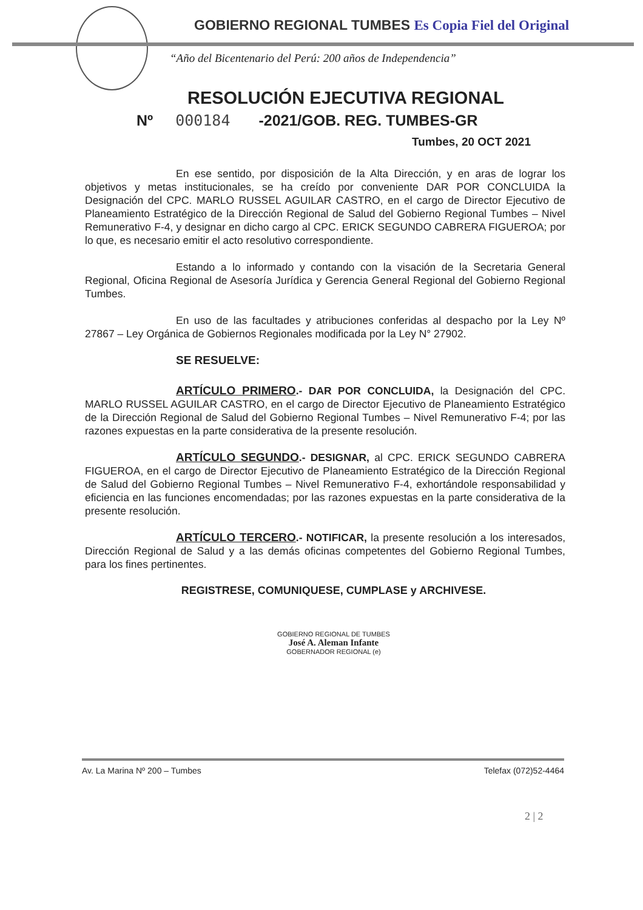GOBIERNO REGIONAL TUMBES Es Copia Fiel del Original
“Año del Bicentenario del Perú: 200 años de Independencia”
RESOLUCIÓN EJECUTIVA REGIONAL
Nº 000184 -2021/GOB. REG. TUMBES-GR
Tumbes, 20 OCT 2021
En ese sentido, por disposición de la Alta Dirección, y en aras de lograr los objetivos y metas institucionales, se ha creído por conveniente DAR POR CONCLUIDA la Designación del CPC. MARLO RUSSEL AGUILAR CASTRO, en el cargo de Director Ejecutivo de Planeamiento Estratégico de la Dirección Regional de Salud del Gobierno Regional Tumbes – Nivel Remunerativo F-4, y designar en dicho cargo al CPC. ERICK SEGUNDO CABRERA FIGUEROA; por lo que, es necesario emitir el acto resolutivo correspondiente.
Estando a lo informado y contando con la visación de la Secretaria General Regional, Oficina Regional de Asesoría Jurídica y Gerencia General Regional del Gobierno Regional Tumbes.
En uso de las facultades y atribuciones conferidas al despacho por la Ley Nº 27867 – Ley Orgánica de Gobiernos Regionales modificada por la Ley N° 27902.
SE RESUELVE:
ARTÍCULO PRIMERO.- DAR POR CONCLUIDA, la Designación del CPC. MARLO RUSSEL AGUILAR CASTRO, en el cargo de Director Ejecutivo de Planeamiento Estratégico de la Dirección Regional de Salud del Gobierno Regional Tumbes – Nivel Remunerativo F-4; por las razones expuestas en la parte considerativa de la presente resolución.
ARTÍCULO SEGUNDO.- DESIGNAR, al CPC. ERICK SEGUNDO CABRERA FIGUEROA, en el cargo de Director Ejecutivo de Planeamiento Estratégico de la Dirección Regional de Salud del Gobierno Regional Tumbes – Nivel Remunerativo F-4, exhortándole responsabilidad y eficiencia en las funciones encomendadas; por las razones expuestas en la parte considerativa de la presente resolución.
ARTÍCULO TERCERO.- NOTIFICAR, la presente resolución a los interesados, Dirección Regional de Salud y a las demás oficinas competentes del Gobierno Regional Tumbes, para los fines pertinentes.
REGISTRESE, COMUNIQUESE, CUMPLASE y ARCHIVESE.
GOBIERNO REGIONAL DE TUMBES
José A. Aleman Infante
GOBERNADOR REGIONAL (e)
Av. La Marina Nº 200 – Tumbes Telefax (072)52-4464
2 | 2